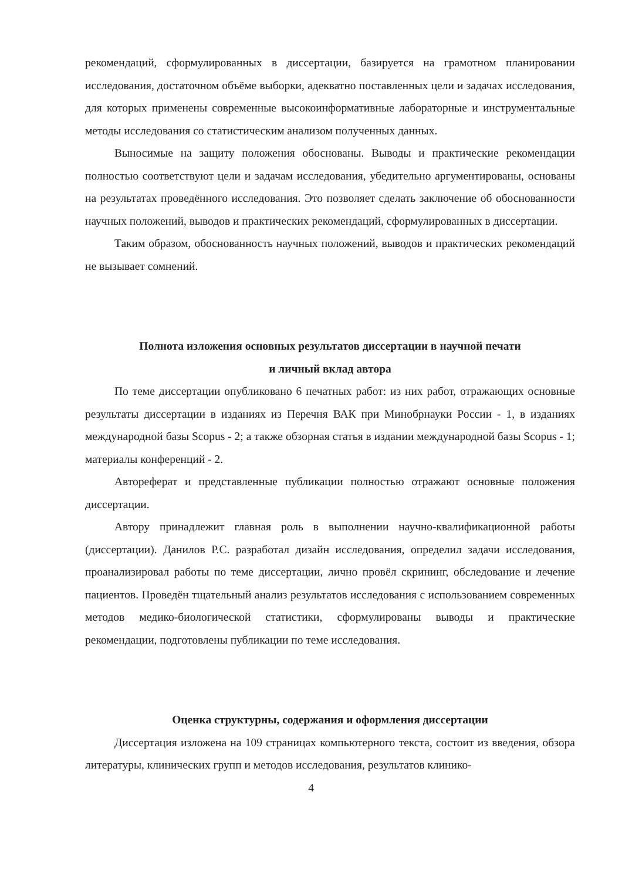рекомендаций, сформулированных в диссертации, базируется на грамотном планировании исследования, достаточном объёме выборки, адекватно поставленных цели и задачах исследования, для которых применены современные высокоинформативные лабораторные и инструментальные методы исследования со статистическим анализом полученных данных.
Выносимые на защиту положения обоснованы. Выводы и практические рекомендации полностью соответствуют цели и задачам исследования, убедительно аргументированы, основаны на результатах проведённого исследования. Это позволяет сделать заключение об обоснованности научных положений, выводов и практических рекомендаций, сформулированных в диссертации.
Таким образом, обоснованность научных положений, выводов и практических рекомендаций не вызывает сомнений.
Полнота изложения основных результатов диссертации в научной печати
и личный вклад автора
По теме диссертации опубликовано 6 печатных работ: из них работ, отражающих основные результаты диссертации в изданиях из Перечня ВАК при Минобрнауки России - 1, в изданиях международной базы Scopus - 2; а также обзорная статья в издании международной базы Scopus - 1; материалы конференций - 2.
Автореферат и представленные публикации полностью отражают основные положения диссертации.
Автору принадлежит главная роль в выполнении научно-квалификационной работы (диссертации). Данилов Р.С. разработал дизайн исследования, определил задачи исследования, проанализировал работы по теме диссертации, лично провёл скрининг, обследование и лечение пациентов. Проведён тщательный анализ результатов исследования с использованием современных методов медико-биологической статистики, сформулированы выводы и практические рекомендации, подготовлены публикации по теме исследования.
Оценка структурны, содержания и оформления диссертации
Диссертация изложена на 109 страницах компьютерного текста, состоит из введения, обзора литературы, клинических групп и методов исследования, результатов клинико-
4